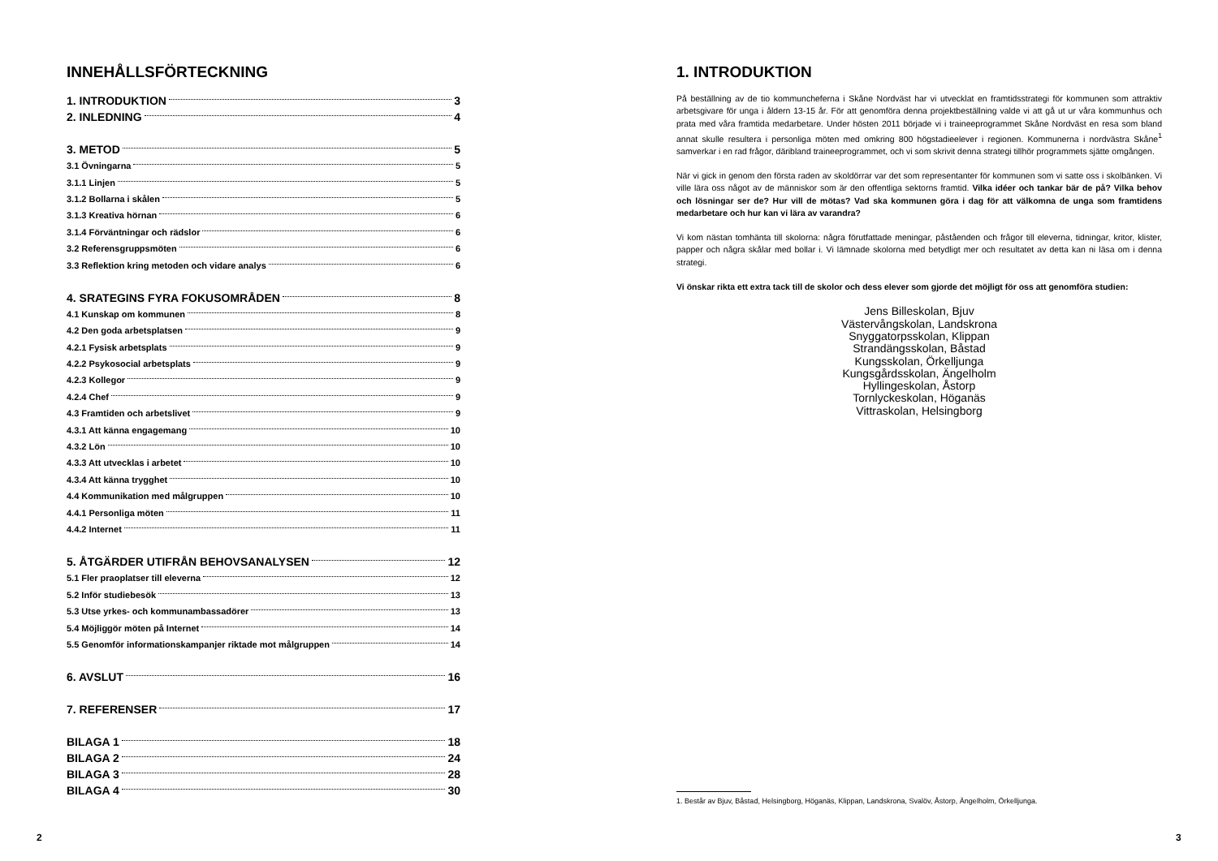INNEHÅLLSFÖRTECKNING
1. INTRODUKTION 3
2. INLEDNING 4
3. METOD 5
3.1 Övningarna 5
3.1.1 Linjen 5
3.1.2 Bollarna i skålen 5
3.1.3 Kreativa hörnan 6
3.1.4 Förväntningar och rädslor 6
3.2 Referensgruppsmöten 6
3.3 Reflektion kring metoden och vidare analys 6
4. SRATEGINS FYRA FOKUSOMRÅDEN 8
4.1 Kunskap om kommunen 8
4.2 Den goda arbetsplatsen 9
4.2.1 Fysisk arbetsplats 9
4.2.2 Psykosocial arbetsplats 9
4.2.3 Kollegor 9
4.2.4 Chef 9
4.3 Framtiden och arbetslivet 9
4.3.1 Att känna engagemang 10
4.3.2 Lön 10
4.3.3 Att utvecklas i arbetet 10
4.3.4 Att känna trygghet 10
4.4 Kommunikation med målgruppen 10
4.4.1 Personliga möten 11
4.4.2 Internet 11
5. ÅTGÄRDER UTIFRÅN BEHOVSANALYSEN 12
5.1 Fler praoplatser till eleverna 12
5.2 Inför studiebesök 13
5.3 Utse yrkes- och kommunambassadörer 13
5.4 Möjliggör möten på Internet 14
5.5 Genomför informationskampanjer riktade mot målgruppen 14
6. AVSLUT 16
7. REFERENSER 17
BILAGA 1 18
BILAGA 2 24
BILAGA 3 28
BILAGA 4 30
1. INTRODUKTION
På beställning av de tio kommuncheferna i Skåne Nordväst har vi utvecklat en framtidsstrategi för kommunen som attraktiv arbetsgivare för unga i åldern 13-15 år. För att genomföra denna projektbeställning valde vi att gå ut ur våra kommunhus och prata med våra framtida medarbetare. Under hösten 2011 började vi i traineeprogrammet Skåne Nordväst en resa som bland annat skulle resultera i personliga möten med omkring 800 högstadieelever i regionen. Kommunerna i nordvästra Skåne<sup>1</sup> samverkar i en rad frågor, däribland traineeprogrammet, och vi som skrivit denna strategi tillhör programmets sjätte omgången.
När vi gick in genom den första raden av skoldörrar var det som representanter för kommunen som vi satte oss i skolbänken. Vi ville lära oss något av de människor som är den offentliga sektorns framtid. Vilka idéer och tankar bär de på? Vilka behov och lösningar ser de? Hur vill de mötas? Vad ska kommunen göra i dag för att välkomna de unga som framtidens medarbetare och hur kan vi lära av varandra?
Vi kom nästan tomhänta till skolorna: några förutfattade meningar, påståenden och frågor till eleverna, tidningar, kritor, klister, papper och några skålar med bollar i. Vi lämnade skolorna med betydligt mer och resultatet av detta kan ni läsa om i denna strategi.
Vi önskar rikta ett extra tack till de skolor och dess elever som gjorde det möjligt för oss att genomföra studien:
Jens Billeskolan, Bjuv
Västervångskolan, Landskrona
Snyggatorpsskolan, Klippan
Strandängsskolan, Båstad
Kungsskolan, Örkelljunga
Kungsgårdsskolan, Ängelholm
Hyllingeskolan, Åstorp
Tornlyckeskolan, Höganäs
Vittraskolan, Helsingborg
1. Består av Bjuv, Båstad, Helsingborg, Höganäs, Klippan, Landskrona, Svalöv, Åstorp, Ängelholm, Örkelljunga.
2 3